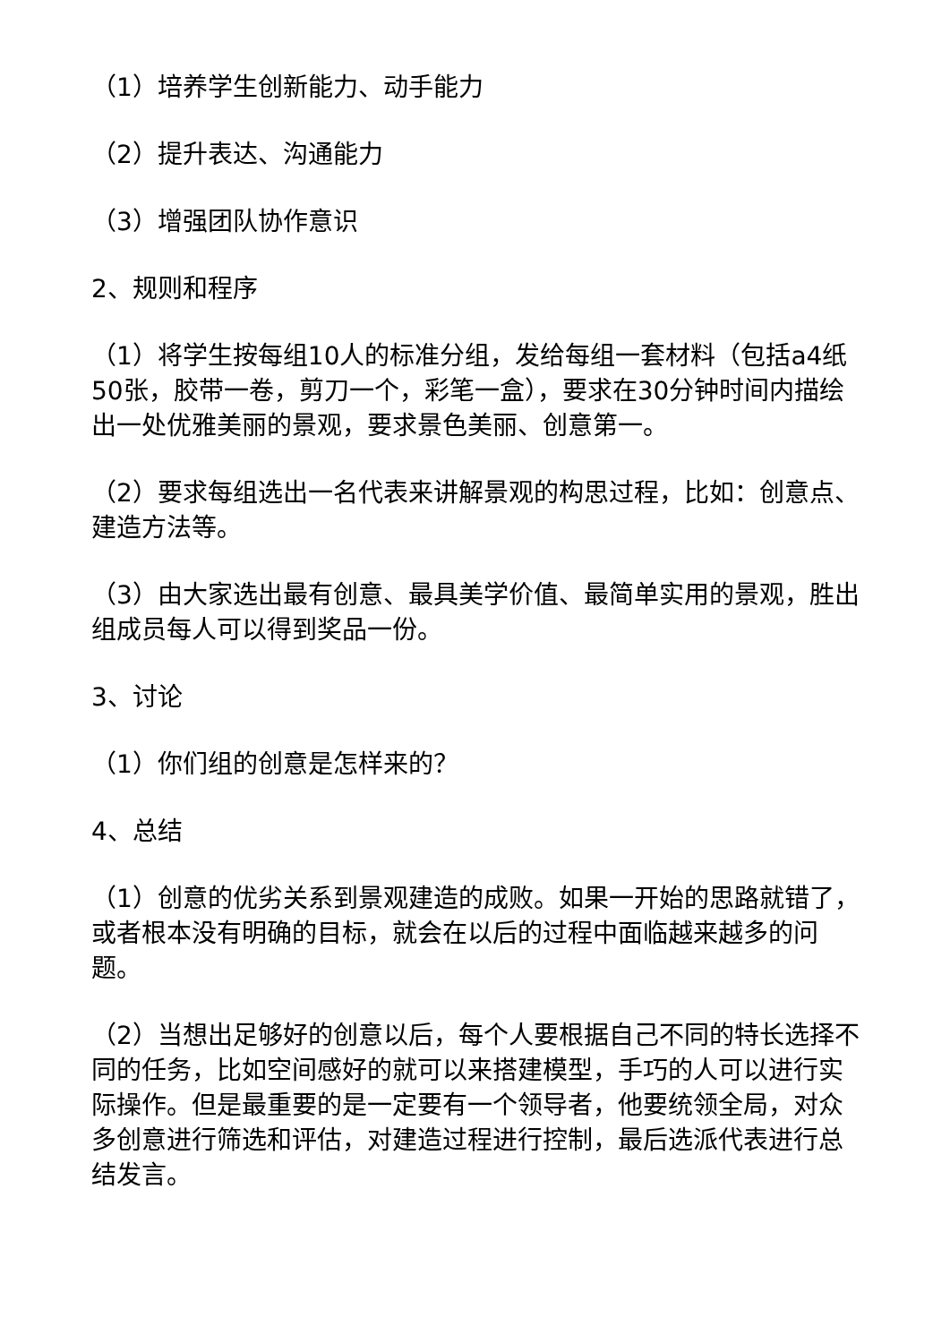（1）培养学生创新能力、动手能力
（2）提升表达、沟通能力
（3）增强团队协作意识
2、规则和程序
（1）将学生按每组10人的标准分组，发给每组一套材料（包括a4纸50张，胶带一卷，剪刀一个，彩笔一盒），要求在30分钟时间内描绘出一处优雅美丽的景观，要求景色美丽、创意第一。
（2）要求每组选出一名代表来讲解景观的构思过程，比如：创意点、建造方法等。
（3）由大家选出最有创意、最具美学价值、最简单实用的景观，胜出组成员每人可以得到奖品一份。
3、讨论
（1）你们组的创意是怎样来的？
4、总结
（1）创意的优劣关系到景观建造的成败。如果一开始的思路就错了，或者根本没有明确的目标，就会在以后的过程中面临越来越多的问题。
（2）当想出足够好的创意以后，每个人要根据自己不同的特长选择不同的任务，比如空间感好的就可以来搭建模型，手巧的人可以进行实际操作。但是最重要的是一定要有一个领导者，他要统领全局，对众多创意进行筛选和评估，对建造过程进行控制，最后选派代表进行总结发言。